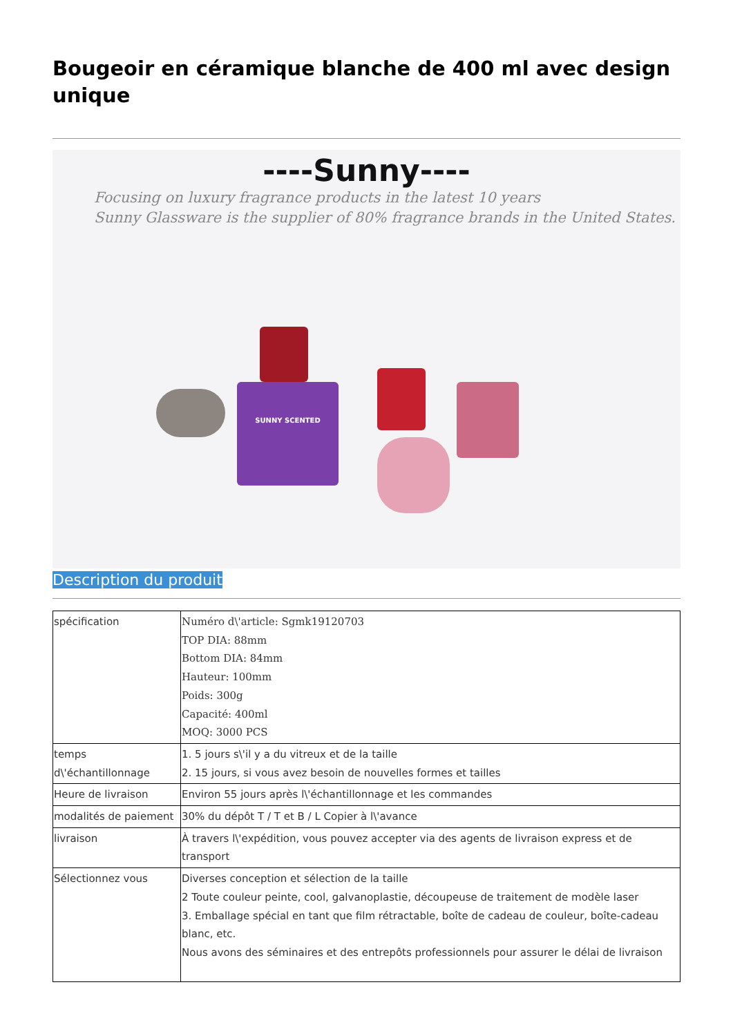Bougeoir en céramique blanche de 400 ml avec design unique
----Sunny----
Focusing on luxury fragrance products in the latest 10 years
Sunny Glassware is the supplier of 80% fragrance brands in the United States.
SUNNY SCENTED
Description du produit
| spécification | Numéro d\'article: Sgmk19120703 TOP DIA: 88mm Bottom DIA: 84mm Hauteur: 100mm Poids: 300g Capacité: 400ml MOQ: 3000 PCS |
| temps d\'échantillonnage | 1. 5 jours s\'il y a du vitreux et de la taille 2. 15 jours, si vous avez besoin de nouvelles formes et tailles |
| Heure de livraison | Environ 55 jours après l\'échantillonnage et les commandes |
| modalités de paiement | 30% du dépôt T / T et B / L Copier à l\'avance |
| livraison | À travers l\'expédition, vous pouvez accepter via des agents de livraison express et de transport |
| Sélectionnez vous | Diverses conception et sélection de la taille 2 Toute couleur peinte, cool, galvanoplastie, découpeuse de traitement de modèle laser 3. Emballage spécial en tant que film rétractable, boîte de cadeau de couleur, boîte-cadeau blanc, etc. Nous avons des séminaires et des entrepôts professionnels pour assurer le délai de livraison |